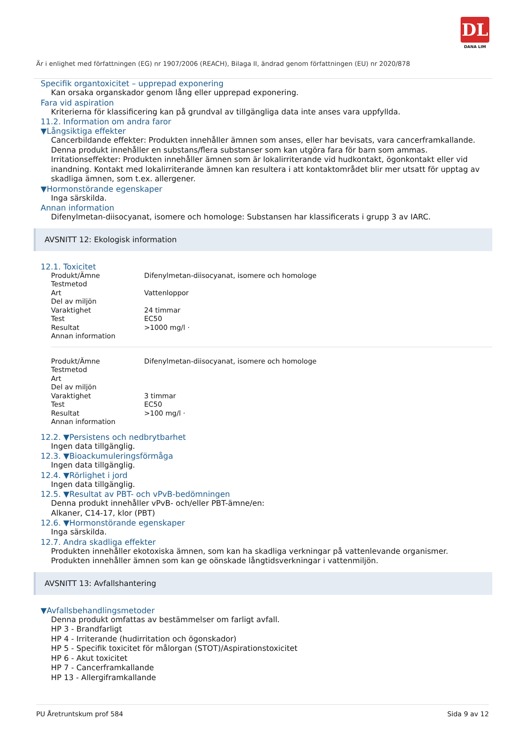DL
DANA LIM
Är i enlighet med författningen (EG) nr 1907/2006 (REACH), Bilaga II, ändrad genom författningen (EU) nr 2020/878
Specifik organtoxicitet – upprepad exponering
Kan orsaka organskador genom lång eller upprepad exponering.
Fara vid aspiration
Kriterierna för klassificering kan på grundval av tillgängliga data inte anses vara uppfyllda.
11.2. Information om andra faror
▼Långsiktiga effekter
Cancerbildande effekter: Produkten innehåller ämnen som anses, eller har bevisats, vara cancerframkallande.
Denna produkt innehåller en substans/flera substanser som kan utgöra fara för barn som ammas.
Irritationseffekter: Produkten innehåller ämnen som är lokalirriterande vid hudkontakt, ögonkontakt eller vid inandning. Kontakt med lokalirriterande ämnen kan resultera i att kontaktområdet blir mer utsatt för upptag av skadliga ämnen, som t.ex. allergener.
▼Hormonstörande egenskaper
Inga särskilda.
Annan information
Difenylmetan-diisocyanat, isomere och homologe: Substansen har klassificerats i grupp 3 av IARC.
AVSNITT 12: Ekologisk information
12.1. Toxicitet
| Produkt/Ämne | Difenylmetan-diisocyanat, isomere och homologe |
| Testmetod | |
| Art | Vattenloppor |
| Del av miljön | |
| Varaktighet | 24 timmar |
| Test | EC50 |
| Resultat | >1000 mg/l · |
| Annan information | |
| Produkt/Ämne | Difenylmetan-diisocyanat, isomere och homologe |
| Testmetod | |
| Art | |
| Del av miljön | |
| Varaktighet | 3 timmar |
| Test | EC50 |
| Resultat | >100 mg/l · |
| Annan information | |
12.2. ▼Persistens och nedbrytbarhet
Ingen data tillgänglig.
12.3. ▼Bioackumuleringsförmåga
Ingen data tillgänglig.
12.4. ▼Rörlighet i jord
Ingen data tillgänglig.
12.5. ▼Resultat av PBT- och vPvB-bedömningen
Denna produkt innehåller vPvB- och/eller PBT-ämne/en:
Alkaner, C14-17, klor (PBT)
12.6. ▼Hormonstörande egenskaper
Inga särskilda.
12.7. Andra skadliga effekter
Produkten innehåller ekotoxiska ämnen, som kan ha skadliga verkningar på vattenlevande organismer.
Produkten innehåller ämnen som kan ge oönskade långtidsverkningar i vattenmiljön.
AVSNITT 13: Avfallshantering
▼Avfallsbehandlingsmetoder
Denna produkt omfattas av bestämmelser om farligt avfall.
HP 3 - Brandfarligt
HP 4 - Irriterande (hudirritation och ögonskador)
HP 5 - Specifik toxicitet för målorgan (STOT)/Aspirationstoxicitet
HP 6 - Akut toxicitet
HP 7 - Cancerframkallande
HP 13 - Allergiframkallande
PU Åretruntskum prof 584 Sida 9 av 12